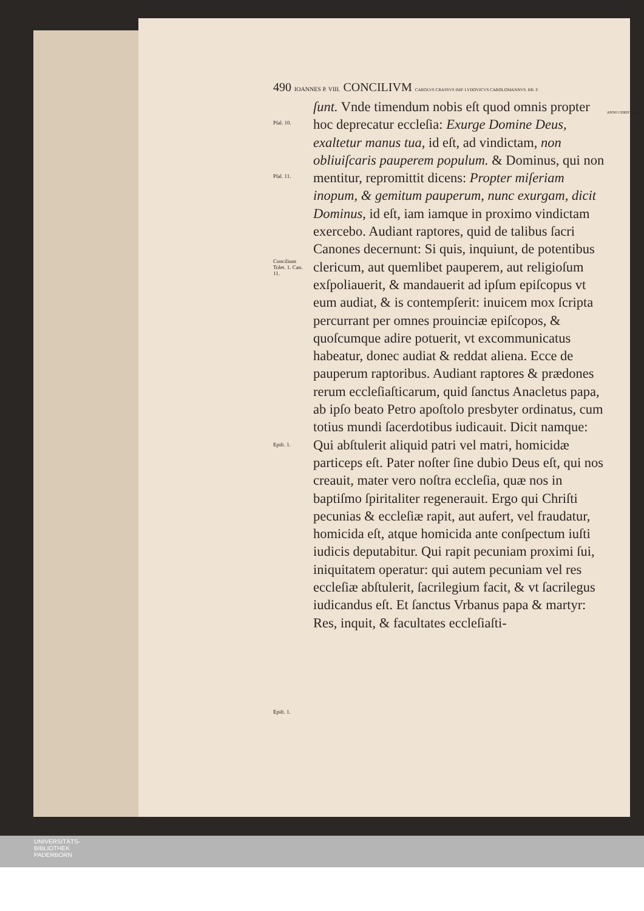490 IOANNES P. VIII. CONCILIVM CAROLVS CRASSVS IMP. LVDOVICVS CAROLOMANNVS. RR. F.
Pſal. 10. Pſal. 11. Concilium Tolet. 1. Can. 11. Epiſt. 1. Epiſt. 1. ſunt. Vnde timendum nobis eſt quod omnis propter hoc deprecatur eccleſia: Exurge Domine Deus, exaltetur manus tua, id eſt, ad vindictam, non obliuiſcaris pauperem populum. & Dominus, qui non mentitur, repromittit dicens: Propter miſeriam inopum, & gemitum pauperum, nunc exurgam, dicit Dominus, id eſt, iam iamque in proximo vindictam exercebo. Audiant raptores, quid de talibus ſacri Canones decernunt: Si quis, inquiunt, de potentibus clericum, aut quemlibet pauperem, aut religioſum exſpoliauerit, & mandauerit ad ipſum epiſcopus vt eum audiat, & is contempſerit: inuicem mox ſcripta percurrant per omnes prouinciæ epiſcopos, & quoſcumque adire potuerit, vt excommunicatus habeatur, donec audiat & reddat aliena. Ecce de pauperum raptoribus. Audiant raptores & prædones rerum eccleſiaſticarum, quid ſanctus Anacletus papa, ab ipſo beato Petro apoſtolo presbyter ordinatus, cum totius mundi ſacerdotibus iudicauit. Dicit namque: Qui abſtulerit aliquid patri vel matri, homicidæ particeps eſt. Pater noſter ſine dubio Deus eſt, qui nos creauit, mater vero noſtra eccleſia, quæ nos in baptiſmo ſpiritaliter regenerauit. Ergo qui Chriſti pecunias & eccleſiæ rapit, aut aufert, vel fraudatur, homicida eſt, atque homicida ante conſpectum iuſti iudicis deputabitur. Qui rapit pecuniam proximi ſui, iniquitatem operatur: qui autem pecuniam vel res eccleſiæ abſtulerit, ſacrilegium facit, & vt ſacrilegus iudicandus eſt. Et ſanctus Vrbanus papa & martyr: Res, inquit, & facultates eccleſiaſti-
ANNO CHRISTI 881.
UNIVERSITÄTS-
BIBLIOTHEK
PADERBORN